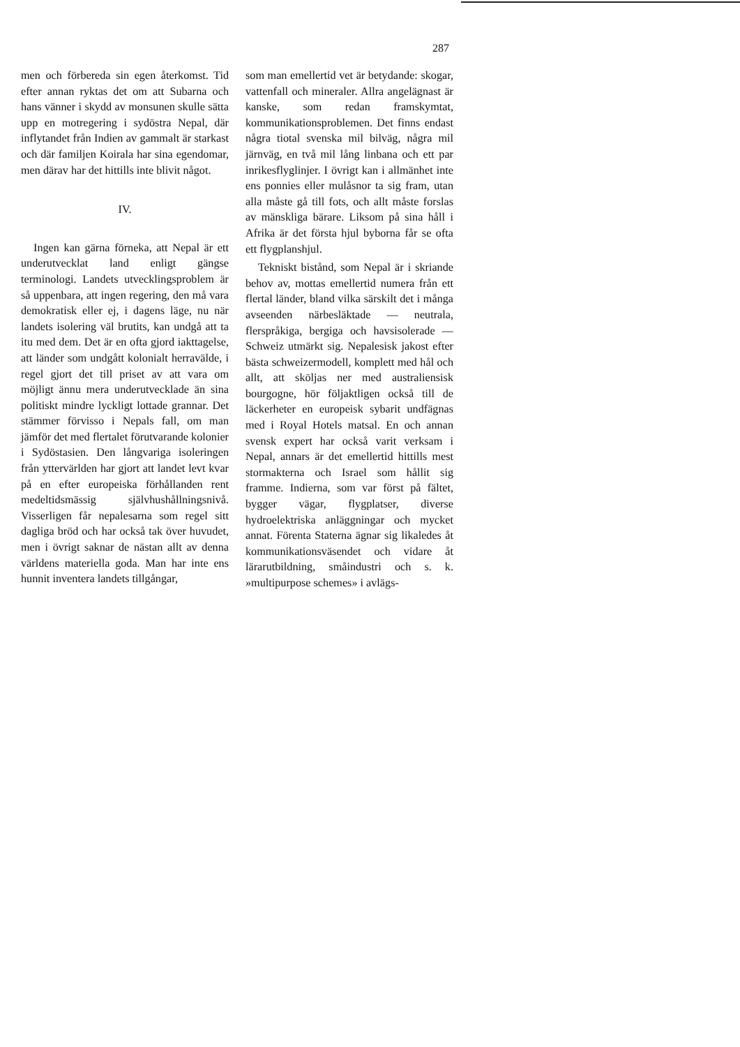287
men och förbereda sin egen återkomst. Tid efter annan ryktas det om att Subarna och hans vänner i skydd av monsunen skulle sätta upp en motregering i sydöstra Nepal, där inflytandet från Indien av gammalt är starkast och där familjen Koirala har sina egendomar, men därav har det hittills inte blivit något.
IV.
Ingen kan gärna förneka, att Nepal är ett underutvecklat land enligt gängse terminologi. Landets utvecklingsproblem är så uppenbara, att ingen regering, den må vara demokratisk eller ej, i dagens läge, nu när landets isolering väl brutits, kan undgå att ta itu med dem. Det är en ofta gjord iakttagelse, att länder som undgått kolonialt herravälde, i regel gjort det till priset av att vara om möjligt ännu mera underutvecklade än sina politiskt mindre lyckligt lottade grannar. Det stämmer förvisso i Nepals fall, om man jämför det med flertalet förutvarande kolonier i Sydöstasien. Den långvariga isoleringen från yttervärlden har gjort att landet levt kvar på en efter europeiska förhållanden rent medeltidsmässig självhushållningsnivå. Visserligen får nepalesarna som regel sitt dagliga bröd och har också tak över huvudet, men i övrigt saknar de nästan allt av denna världens materiella goda. Man har inte ens hunnit inventera landets tillgångar,
som man emellertid vet är betydande: skogar, vattenfall och mineraler. Allra angelägnast är kanske, som redan framskymtat, kommunikationsproblemen. Det finns endast några tiotal svenska mil bilväg, några mil järnväg, en två mil lång linbana och ett par inrikesflyglinjer. I övrigt kan i allmänhet inte ens ponnies eller mulåsnor ta sig fram, utan alla måste gå till fots, och allt måste forslas av mänskliga bärare. Liksom på sina håll i Afrika är det första hjul byborna får se ofta ett flygplanshjul.
Tekniskt bistånd, som Nepal är i skriande behov av, mottas emellertid numera från ett flertal länder, bland vilka särskilt det i många avseenden närbesläktade — neutrala, flerspråkiga, bergiga och havsisolerade — Schweiz utmärkt sig. Nepalesisk jakost efter bästa schweizermodell, komplett med hål och allt, att sköljas ner med australiensisk bourgogne, hör följaktligen också till de läckerheter en europeisk sybarit undfägnas med i Royal Hotels matsal. En och annan svensk expert har också varit verksam i Nepal, annars är det emellertid hittills mest stormakterna och Israel som hållit sig framme. Indierna, som var först på fältet, bygger vägar, flygplatser, diverse hydroelektriska anläggningar och mycket annat. Förenta Staterna ägnar sig likaledes åt kommunikationsväsendet och vidare åt lärarutbildning, småindustri och s. k. »multipurpose schemes» i avlägs-